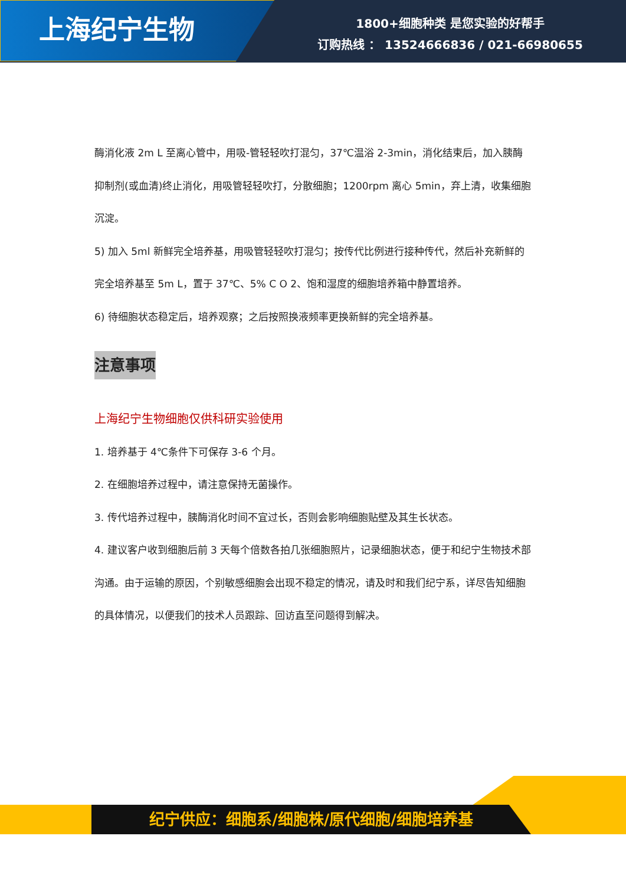上海纪宁生物
1800+细胞种类 是您实验的好帮手
订购热线 ： 13524666836 / 021-66980655
酶消化液 2m L 至离心管中，用吸-管轻轻吹打混匀，37℃温浴 2-3min，消化结束后，加入胰酶抑制剂(或血清)终止消化，用吸管轻轻吹打，分散细胞；1200rpm 离心 5min，弃上清，收集细胞沉淀。
5) 加入 5ml 新鲜完全培养基，用吸管轻轻吹打混匀；按传代比例进行接种传代，然后补充新鲜的完全培养基至 5m L，置于 37℃、5% C O 2、饱和湿度的细胞培养箱中静置培养。
6) 待细胞状态稳定后，培养观察；之后按照换液频率更换新鲜的完全培养基。
注意事项
上海纪宁生物细胞仅供科研实验使用
1. 培养基于 4℃条件下可保存 3-6 个月。
2. 在细胞培养过程中，请注意保持无菌操作。
3. 传代培养过程中，胰酶消化时间不宜过长，否则会影响细胞贴壁及其生长状态。
4. 建议客户收到细胞后前 3 天每个倍数各拍几张细胞照片，记录细胞状态，便于和纪宁生物技术部沟通。由于运输的原因，个别敏感细胞会出现不稳定的情况，请及时和我们纪宁系，详尽告知细胞的具体情况，以便我们的技术人员跟踪、回访直至问题得到解决。
纪宁供应：细胞系/细胞株/原代细胞/细胞培养基